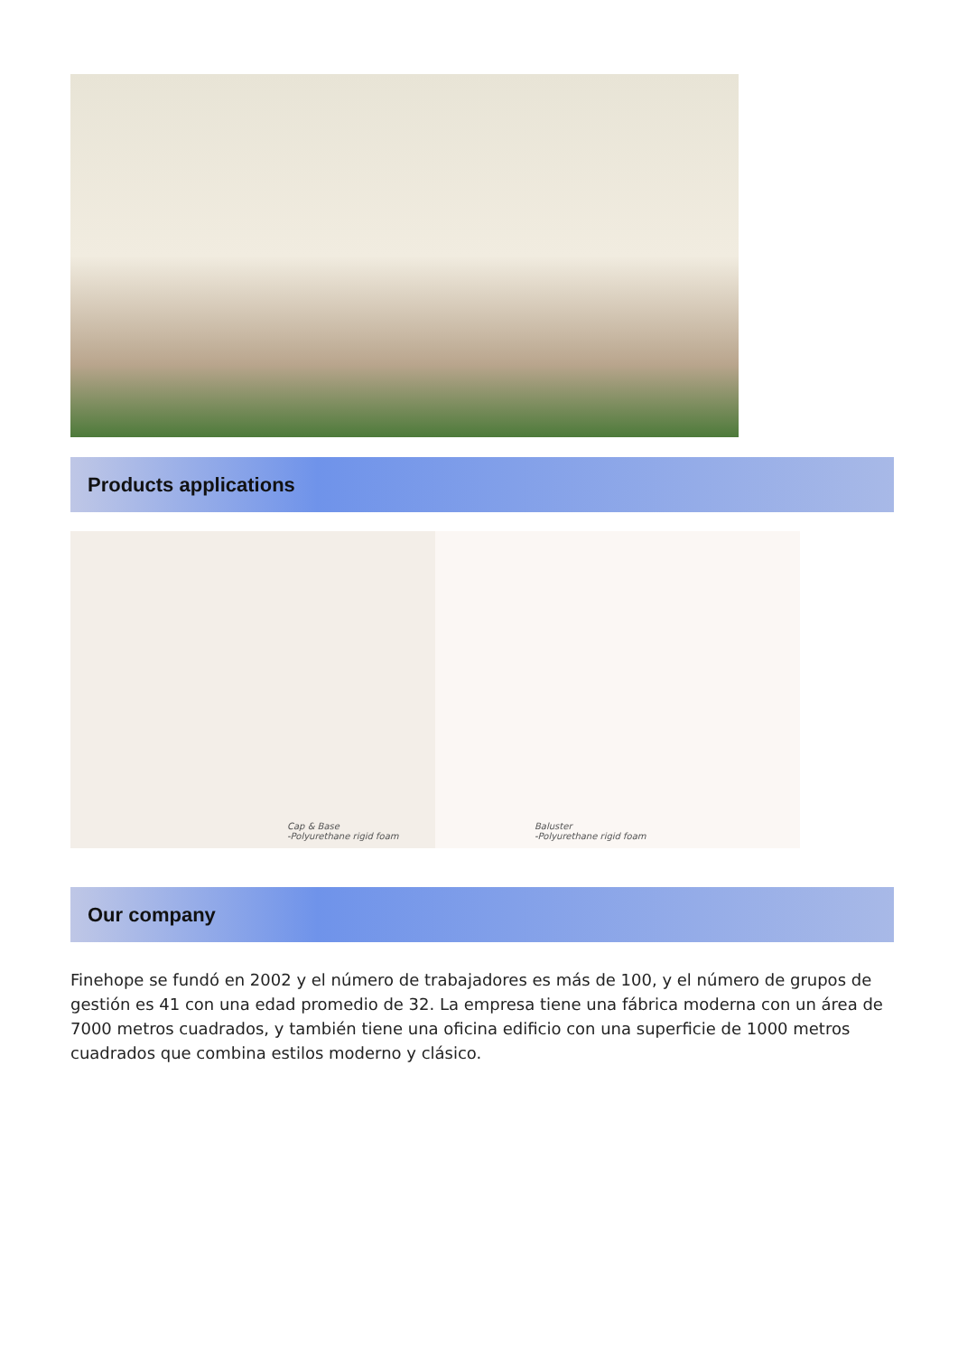Products applications
Cap & Base
-Polyurethane rigid foam
Baluster
-Polyurethane rigid foam
Our company
Finehope se fundó en 2002 y el número de trabajadores es más de 100, y el número de grupos de gestión es 41 con una edad promedio de 32. La empresa tiene una fábrica moderna con un área de 7000 metros cuadrados, y también tiene una oficina edificio con una superficie de 1000 metros cuadrados que combina estilos moderno y clásico.